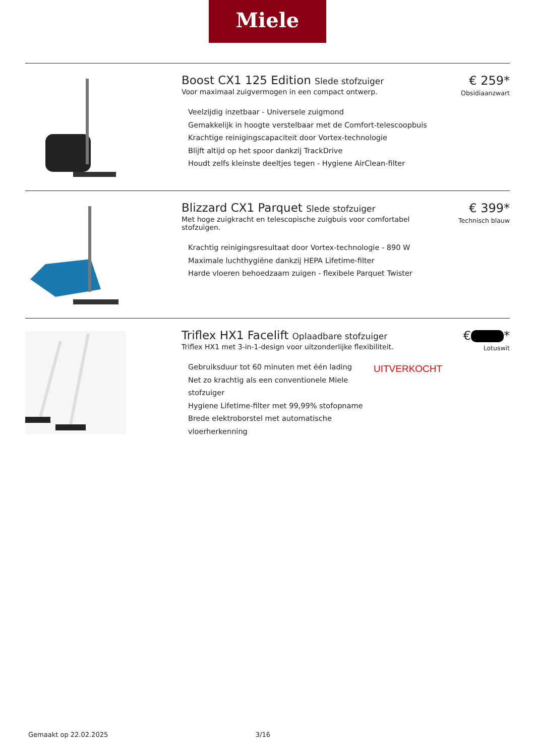Miele
Boost CX1 125 Edition Slede stofzuiger
Voor maximaal zuigvermogen in een compact ontwerp.
Veelzijdig inzetbaar - Universele zuigmond
Gemakkelijk in hoogte verstelbaar met de Comfort-telescoopbuis
Krachtige reinigingscapaciteit door Vortex-technologie
Blijft altijd op het spoor dankzij TrackDrive
Houdt zelfs kleinste deeltjes tegen - Hygiene AirClean-filter
€ 259*
Obsidiaanzwart
Blizzard CX1 Parquet Slede stofzuiger
Met hoge zuigkracht en telescopische zuigbuis voor comfortabel stofzuigen.
Krachtig reinigingsresultaat door Vortex-technologie - 890 W
Maximale luchthygiëne dankzij HEPA Lifetime-filter
Harde vloeren behoedzaam zuigen - flexibele Parquet Twister
€ 399*
Technisch blauw
Triflex HX1 Facelift Oplaadbare stofzuiger
Triflex HX1 met 3-in-1-design voor uitzonderlijke flexibiliteit.
Gebruiksduur tot 60 minuten met één lading
Net zo krachtig als een conventionele Miele stofzuiger
Hygiene Lifetime-filter met 99,99% stofopname
Brede elektroborstel met automatische vloerherkenning
UITVERKOCHT
€ *
Lotuswit
Gemaakt op 22.02.2025 3/16